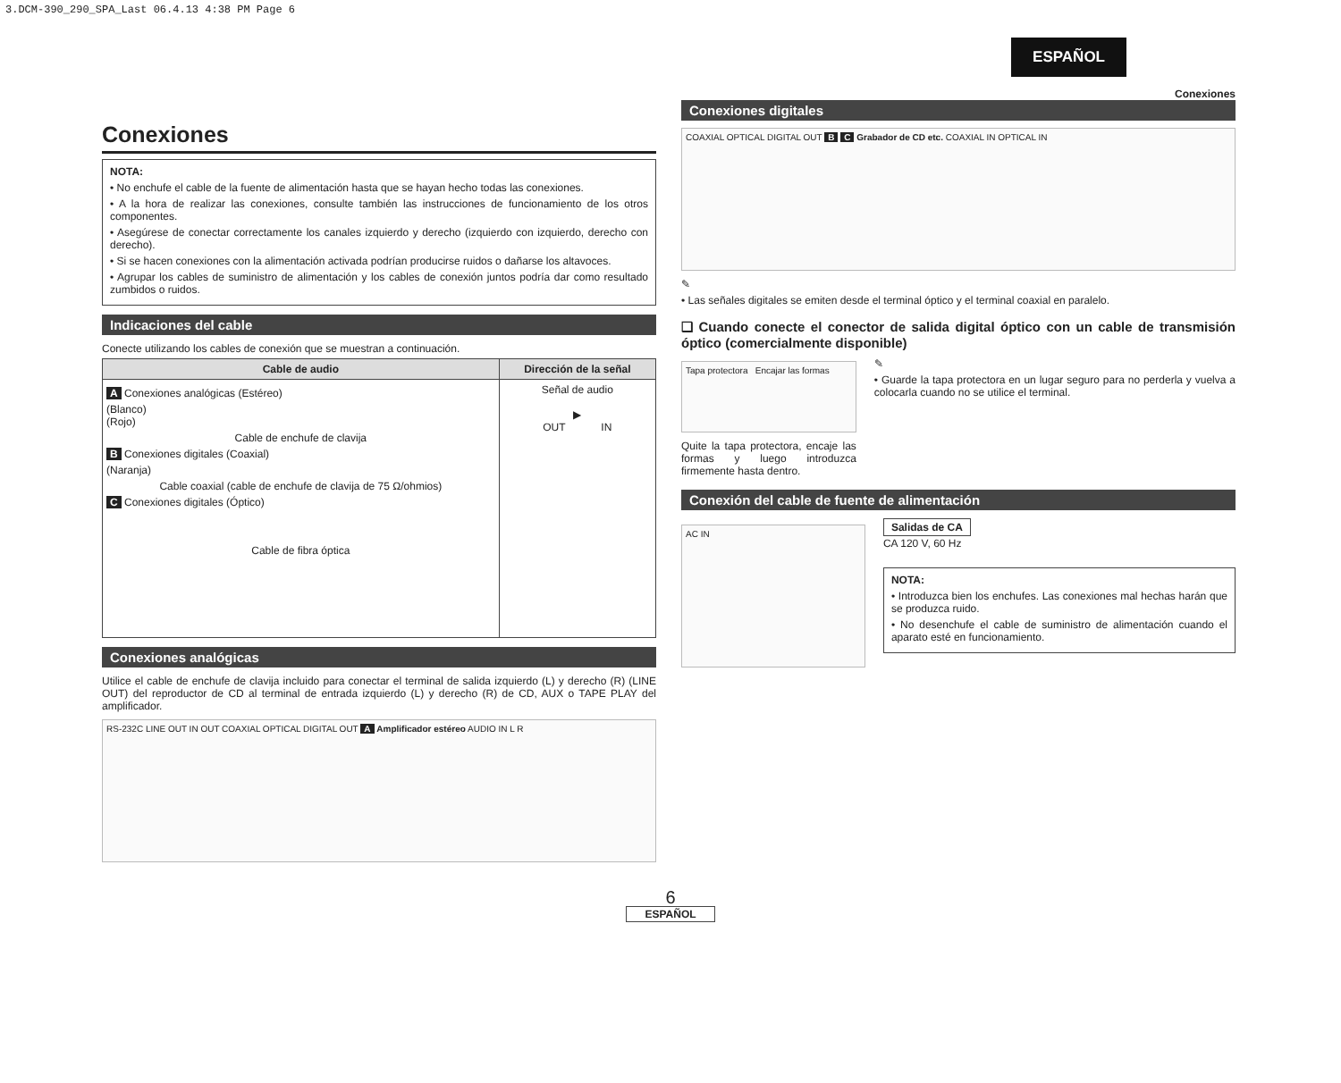3.DCM-390_290_SPA_Last 06.4.13 4:38 PM Page 6
ESPAÑOL
Conexiones
Conexiones
NOTA:
• No enchufe el cable de la fuente de alimentación hasta que se hayan hecho todas las conexiones.
• A la hora de realizar las conexiones, consulte también las instrucciones de funcionamiento de los otros componentes.
• Asegúrese de conectar correctamente los canales izquierdo y derecho (izquierdo con izquierdo, derecho con derecho).
• Si se hacen conexiones con la alimentación activada podrían producirse ruidos o dañarse los altavoces.
• Agrupar los cables de suministro de alimentación y los cables de conexión juntos podría dar como resultado zumbidos o ruidos.
Indicaciones del cable
Conecte utilizando los cables de conexión que se muestran a continuación.
| Cable de audio | Dirección de la señal |
| --- | --- |
| A Conexiones analógicas (Estéreo) (Blanco) (Rojo) Cable de enchufe de clavija B Conexiones digitales (Coaxial) (Naranja) Cable coaxial (cable de enchufe de clavija de 75 Ω/ohmios) C Conexiones digitales (Óptico) Cable de fibra óptica | Señal de audio ▶ OUT IN |
Conexiones analógicas
Utilice el cable de enchufe de clavija incluido para conectar el terminal de salida izquierdo (L) y derecho (R) (LINE OUT) del reproductor de CD al terminal de entrada izquierdo (L) y derecho (R) de CD, AUX o TAPE PLAY del amplificador.
RS-232C LINE OUT IN OUT COAXIAL OPTICAL DIGITAL OUT A Amplificador estéreo AUDIO IN L R
Conexiones digitales
COAXIAL OPTICAL DIGITAL OUT B C Grabador de CD etc. COAXIAL IN OPTICAL IN
✎
• Las señales digitales se emiten desde el terminal óptico y el terminal coaxial en paralelo.
❑ Cuando conecte el conector de salida digital óptico con un cable de transmisión óptico (comercialmente disponible)
Tapa protectora Encajar las formas
Quite la tapa protectora, encaje las formas y luego introduzca firmemente hasta dentro.
✎
• Guarde la tapa protectora en un lugar seguro para no perderla y vuelva a colocarla cuando no se utilice el terminal.
Conexión del cable de fuente de alimentación
AC IN
Salidas de CA
CA 120 V, 60 Hz
NOTA:
• Introduzca bien los enchufes. Las conexiones mal hechas harán que se produzca ruido.
• No desenchufe el cable de suministro de alimentación cuando el aparato esté en funcionamiento.
6
ESPAÑOL